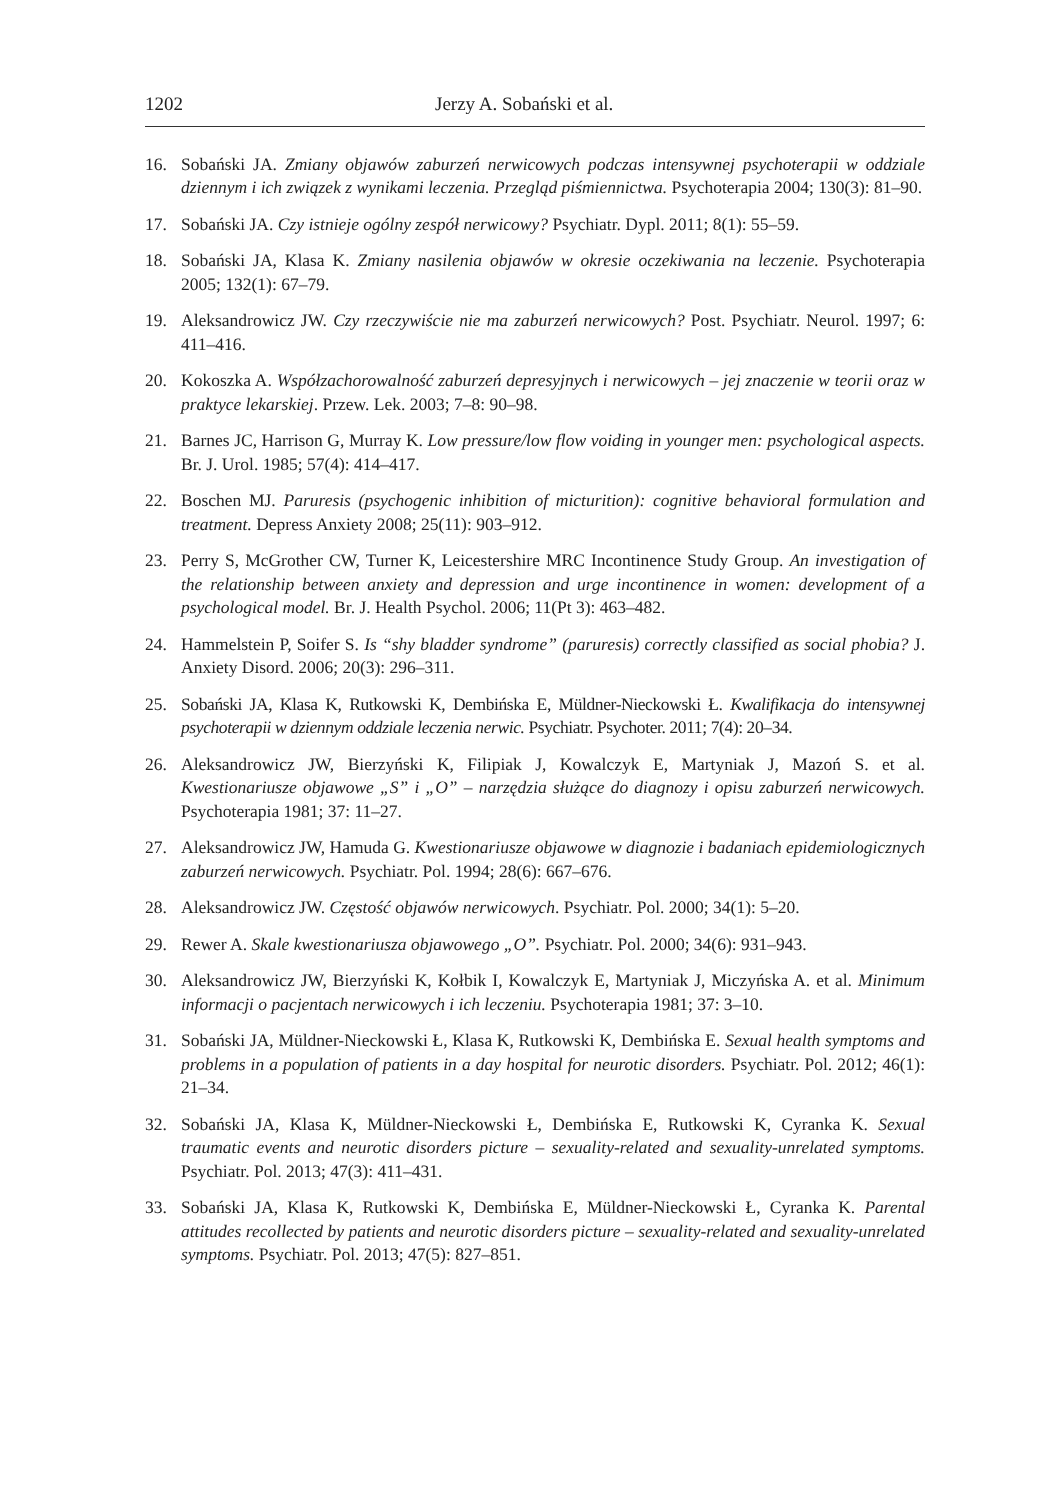1202 Jerzy A. Sobański et al.
16. Sobański JA. Zmiany objawów zaburzeń nerwicowych podczas intensywnej psychoterapii w oddziale dziennym i ich związek z wynikami leczenia. Przegląd piśmiennictwa. Psychoterapia 2004; 130(3): 81–90.
17. Sobański JA. Czy istnieje ogólny zespół nerwicowy? Psychiatr. Dypl. 2011; 8(1): 55–59.
18. Sobański JA, Klasa K. Zmiany nasilenia objawów w okresie oczekiwania na leczenie. Psychoterapia 2005; 132(1): 67–79.
19. Aleksandrowicz JW. Czy rzeczywiście nie ma zaburzeń nerwicowych? Post. Psychiatr. Neurol. 1997; 6: 411–416.
20. Kokoszka A. Współzachorowalność zaburzeń depresyjnych i nerwicowych – jej znaczenie w teorii oraz w praktyce lekarskiej. Przew. Lek. 2003; 7–8: 90–98.
21. Barnes JC, Harrison G, Murray K. Low pressure/low flow voiding in younger men: psychological aspects. Br. J. Urol. 1985; 57(4): 414–417.
22. Boschen MJ. Paruresis (psychogenic inhibition of micturition): cognitive behavioral formulation and treatment. Depress Anxiety 2008; 25(11): 903–912.
23. Perry S, McGrother CW, Turner K, Leicestershire MRC Incontinence Study Group. An investigation of the relationship between anxiety and depression and urge incontinence in women: development of a psychological model. Br. J. Health Psychol. 2006; 11(Pt 3): 463–482.
24. Hammelstein P, Soifer S. Is “shy bladder syndrome” (paruresis) correctly classified as social phobia? J. Anxiety Disord. 2006; 20(3): 296–311.
25. Sobański JA, Klasa K, Rutkowski K, Dembińska E, Müldner-Nieckowski Ł. Kwalifikacja do intensywnej psychoterapii w dziennym oddziale leczenia nerwic. Psychiatr. Psychoter. 2011; 7(4): 20–34.
26. Aleksandrowicz JW, Bierzyński K, Filipiak J, Kowalczyk E, Martyniak J, Mazoń S. et al. Kwestionariusze objawowe „S” i „O” – narzędzia służące do diagnozy i opisu zaburzeń nerwicowych. Psychoterapia 1981; 37: 11–27.
27. Aleksandrowicz JW, Hamuda G. Kwestionariusze objawowe w diagnozie i badaniach epidemiologicznych zaburzeń nerwicowych. Psychiatr. Pol. 1994; 28(6): 667–676.
28. Aleksandrowicz JW. Częstość objawów nerwicowych. Psychiatr. Pol. 2000; 34(1): 5–20.
29. Rewer A. Skale kwestionariusza objawowego „O”. Psychiatr. Pol. 2000; 34(6): 931–943.
30. Aleksandrowicz JW, Bierzyński K, Kołbik I, Kowalczyk E, Martyniak J, Miczyńska A. et al. Minimum informacji o pacjentach nerwicowych i ich leczeniu. Psychoterapia 1981; 37: 3–10.
31. Sobański JA, Müldner-Nieckowski Ł, Klasa K, Rutkowski K, Dembińska E. Sexual health symptoms and problems in a population of patients in a day hospital for neurotic disorders. Psychiatr. Pol. 2012; 46(1): 21–34.
32. Sobański JA, Klasa K, Müldner-Nieckowski Ł, Dembińska E, Rutkowski K, Cyranka K. Sexual traumatic events and neurotic disorders picture – sexuality-related and sexuality-unrelated symptoms. Psychiatr. Pol. 2013; 47(3): 411–431.
33. Sobański JA, Klasa K, Rutkowski K, Dembińska E, Müldner-Nieckowski Ł, Cyranka K. Parental attitudes recollected by patients and neurotic disorders picture – sexuality-related and sexuality-unrelated symptoms. Psychiatr. Pol. 2013; 47(5): 827–851.